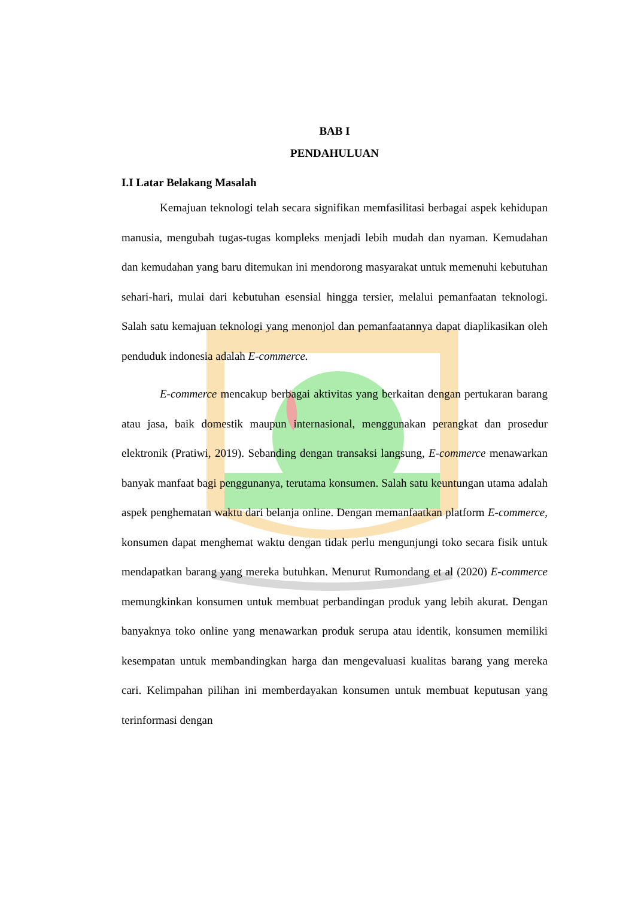BAB I
PENDAHULUAN
I.I Latar Belakang Masalah
Kemajuan teknologi telah secara signifikan memfasilitasi berbagai aspek kehidupan manusia, mengubah tugas-tugas kompleks menjadi lebih mudah dan nyaman. Kemudahan dan kemudahan yang baru ditemukan ini mendorong masyarakat untuk memenuhi kebutuhan sehari-hari, mulai dari kebutuhan esensial hingga tersier, melalui pemanfaatan teknologi. Salah satu kemajuan teknologi yang menonjol dan pemanfaatannya dapat diaplikasikan oleh penduduk indonesia adalah E-commerce.
E-commerce mencakup berbagai aktivitas yang berkaitan dengan pertukaran barang atau jasa, baik domestik maupun internasional, menggunakan perangkat dan prosedur elektronik (Pratiwi, 2019). Sebanding dengan transaksi langsung, E-commerce menawarkan banyak manfaat bagi penggunanya, terutama konsumen. Salah satu keuntungan utama adalah aspek penghematan waktu dari belanja online. Dengan memanfaatkan platform E-commerce, konsumen dapat menghemat waktu dengan tidak perlu mengunjungi toko secara fisik untuk mendapatkan barang yang mereka butuhkan. Menurut Rumondang et al (2020) E-commerce memungkinkan konsumen untuk membuat perbandingan produk yang lebih akurat. Dengan banyaknya toko online yang menawarkan produk serupa atau identik, konsumen memiliki kesempatan untuk membandingkan harga dan mengevaluasi kualitas barang yang mereka cari. Kelimpahan pilihan ini memberdayakan konsumen untuk membuat keputusan yang terinformasi dengan